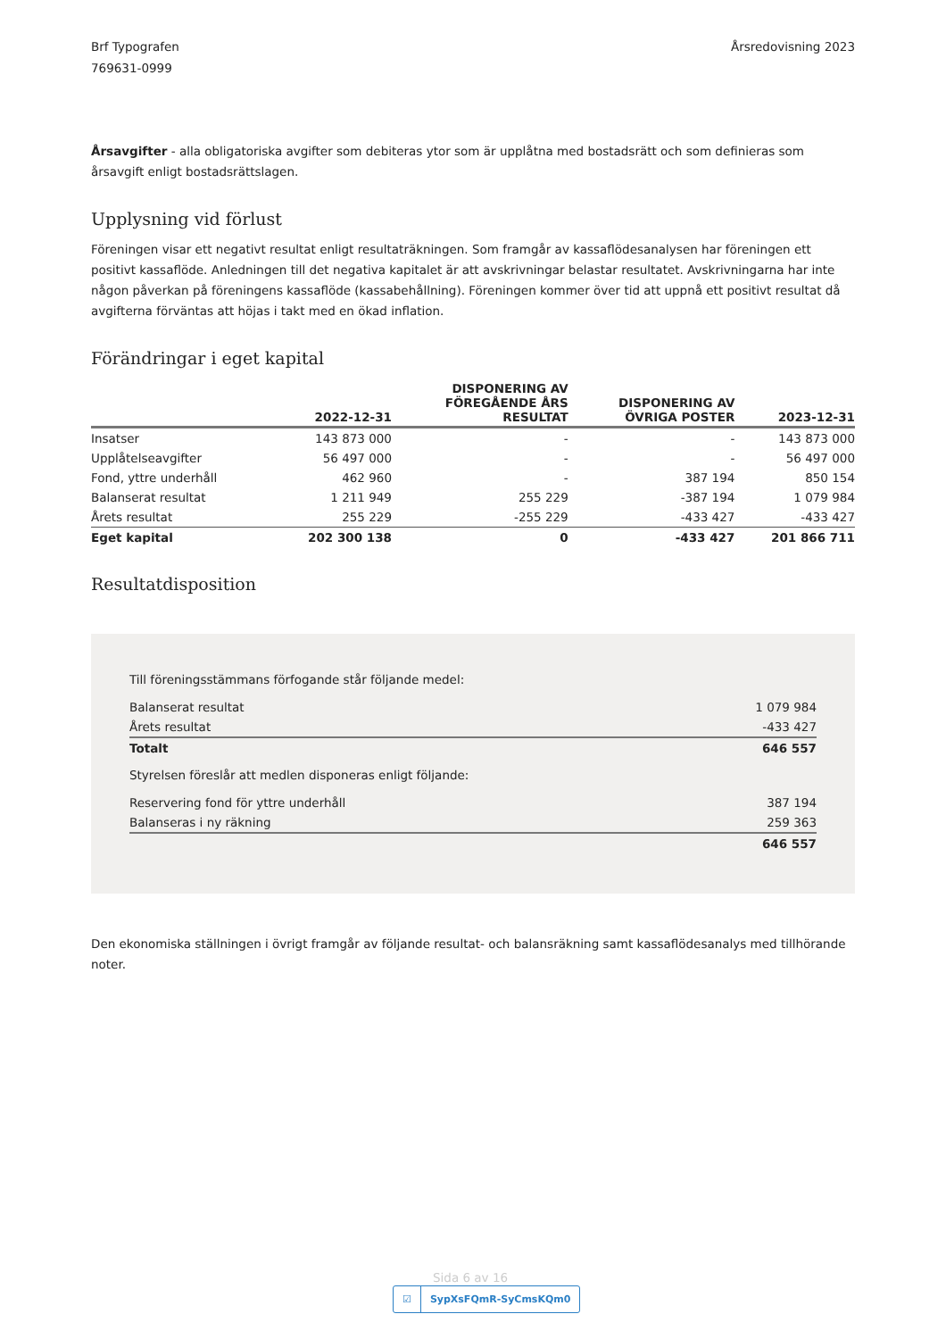Brf Typografen
769631-0999
Årsredovisning 2023
Årsavgifter - alla obligatoriska avgifter som debiteras ytor som är upplåtna med bostadsrätt och som definieras som årsavgift enligt bostadsrättslagen.
Upplysning vid förlust
Föreningen visar ett negativt resultat enligt resultaträkningen. Som framgår av kassaflödesanalysen har föreningen ett positivt kassaflöde. Anledningen till det negativa kapitalet är att avskrivningar belastar resultatet. Avskrivningarna har inte någon påverkan på föreningens kassaflöde (kassabehållning). Föreningen kommer över tid att uppnå ett positivt resultat då avgifterna förväntas att höjas i takt med en ökad inflation.
Förändringar i eget kapital
| | 2022-12-31 | DISPONERING AV FÖREGÅENDE ÅRS RESULTAT | DISPONERING AV ÖVRIGA POSTER | 2023-12-31 |
| --- | --- | --- | --- | --- |
| Insatser | 143 873 000 | - | - | 143 873 000 |
| Upplåtelseavgifter | 56 497 000 | - | - | 56 497 000 |
| Fond, yttre underhåll | 462 960 | - | 387 194 | 850 154 |
| Balanserat resultat | 1 211 949 | 255 229 | -387 194 | 1 079 984 |
| Årets resultat | 255 229 | -255 229 | -433 427 | -433 427 |
| Eget kapital | 202 300 138 | 0 | -433 427 | 201 866 711 |
Resultatdisposition
Till föreningsstämmans förfogande står följande medel:
| Balanserat resultat | 1 079 984 |
| Årets resultat | -433 427 |
| Totalt | 646 557 |
Styrelsen föreslår att medlen disponeras enligt följande:
| Reservering fond för yttre underhåll | 387 194 |
| Balanseras i ny räkning | 259 363 |
| | 646 557 |
Den ekonomiska ställningen i övrigt framgår av följande resultat- och balansräkning samt kassaflödesanalys med tillhörande noter.
☑ SypXsFQmR-SyCmsKQm0
Sida 6 av 16